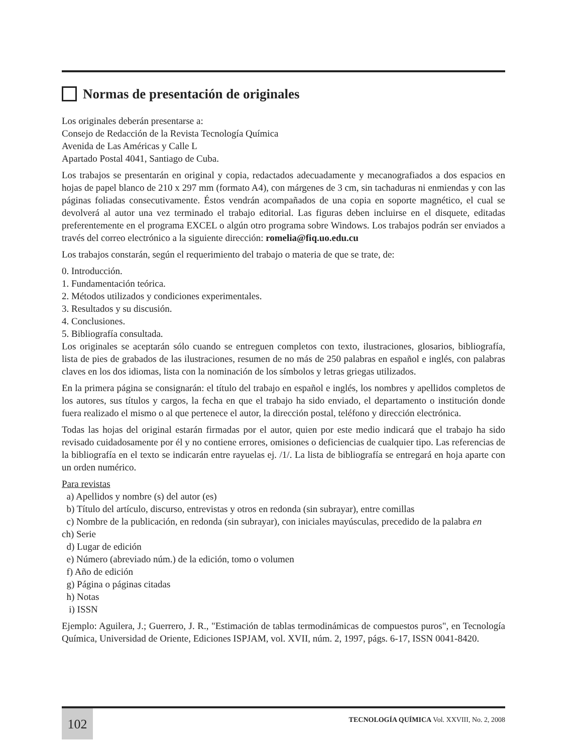Normas de presentación de originales
Los originales deberán presentarse a:
Consejo de Redacción de la Revista Tecnología Química
Avenida de Las Américas y Calle L
Apartado Postal 4041, Santiago de Cuba.
Los trabajos se presentarán en original y copia, redactados adecuadamente y mecanografiados a dos espacios en hojas de papel blanco de 210 x 297 mm (formato A4), con márgenes de 3 cm, sin tachaduras ni enmiendas y con las páginas foliadas consecutivamente. Éstos vendrán acompañados de una copia en soporte magnético, el cual se devolverá al autor una vez terminado el trabajo editorial. Las figuras deben incluirse en el disquete, editadas preferentemente en el programa EXCEL o algún otro programa sobre Windows. Los trabajos podrán ser enviados a través del correo electrónico a la siguiente dirección: romelia@fiq.uo.edu.cu
Los trabajos constarán, según el requerimiento del trabajo o materia de que se trate, de:
0. Introducción.
1. Fundamentación teórica.
2. Métodos utilizados y condiciones experimentales.
3. Resultados y su discusión.
4. Conclusiones.
5. Bibliografía consultada.
Los originales se aceptarán sólo cuando se entreguen completos con texto, ilustraciones, glosarios, bibliografía, lista de pies de grabados de las ilustraciones, resumen de no más de 250 palabras en español e inglés, con palabras claves en los dos idiomas, lista con la nominación de los símbolos y letras griegas utilizados.
En la primera página se consignarán: el título del trabajo en español e inglés, los nombres y apellidos completos de los autores, sus títulos y cargos, la fecha en que el trabajo ha sido enviado, el departamento o institución donde fuera realizado el mismo o al que pertenece el autor, la dirección postal, teléfono y dirección electrónica.
Todas las hojas del original estarán firmadas por el autor, quien por este medio indicará que el trabajo ha sido revisado cuidadosamente por él y no contiene errores, omisiones o deficiencias de cualquier tipo. Las referencias de la bibliografía en el texto se indicarán entre rayuelas ej. /1/. La lista de bibliografía se entregará en hoja aparte con un orden numérico.
Para revistas
a) Apellidos y nombre (s) del autor (es)
b) Título del artículo, discurso, entrevistas y otros en redonda (sin subrayar), entre comillas
c) Nombre de la publicación, en redonda (sin subrayar), con iniciales mayúsculas, precedido de la palabra en
ch) Serie
d) Lugar de edición
e) Número (abreviado núm.) de la edición, tomo o volumen
f) Año de edición
g) Página o páginas citadas
h) Notas
i) ISSN
Ejemplo: Aguilera, J.; Guerrero, J. R., "Estimación de tablas termodinámicas de compuestos puros", en Tecnología Química, Universidad de Oriente, Ediciones ISPJAM, vol. XVII, núm. 2, 1997, págs. 6-17, ISSN 0041-8420.
102
TECNOLOGÍA QUÍMICA Vol. XXVIII, No. 2, 2008